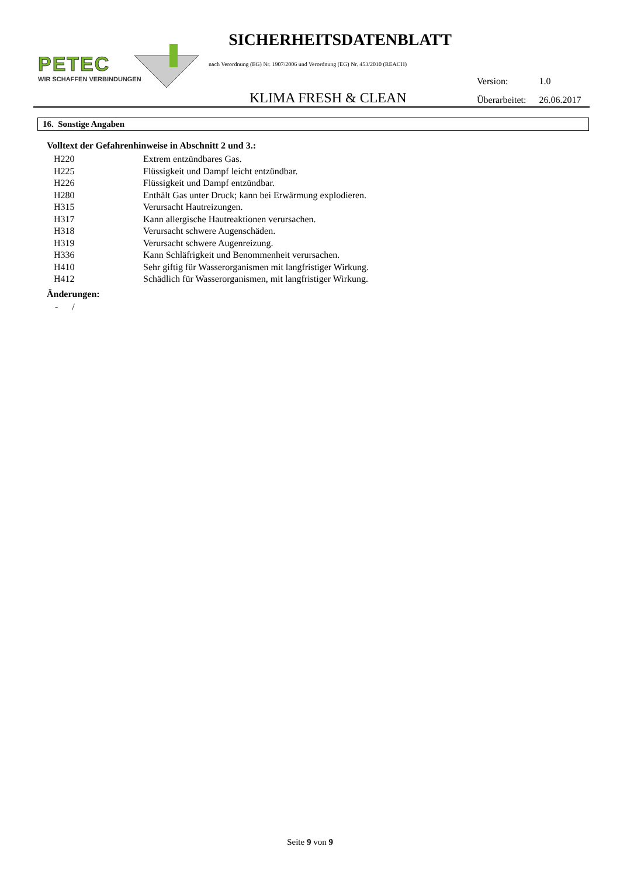PETEC
WIR SCHAFFEN VERBINDUNGEN
SICHERHEITSDATENBLATT
nach Verordnung (EG) Nr. 1907/2006 und Verordnung (EG) Nr. 453/2010 (REACH)
KLIMA FRESH & CLEAN
| Version: | 1.0 |
| Überarbeitet: | 26.06.2017 |
16. Sonstige Angaben
Volltext der Gefahrenhinweise in Abschnitt 2 und 3.:
| H220 | Extrem entzündbares Gas. |
| H225 | Flüssigkeit und Dampf leicht entzündbar. |
| H226 | Flüssigkeit und Dampf entzündbar. |
| H280 | Enthält Gas unter Druck; kann bei Erwärmung explodieren. |
| H315 | Verursacht Hautreizungen. |
| H317 | Kann allergische Hautreaktionen verursachen. |
| H318 | Verursacht schwere Augenschäden. |
| H319 | Verursacht schwere Augenreizung. |
| H336 | Kann Schläfrigkeit und Benommenheit verursachen. |
| H410 | Sehr giftig für Wasserorganismen mit langfristiger Wirkung. |
| H412 | Schädlich für Wasserorganismen, mit langfristiger Wirkung. |
Änderungen:
- /
Seite 9 von 9